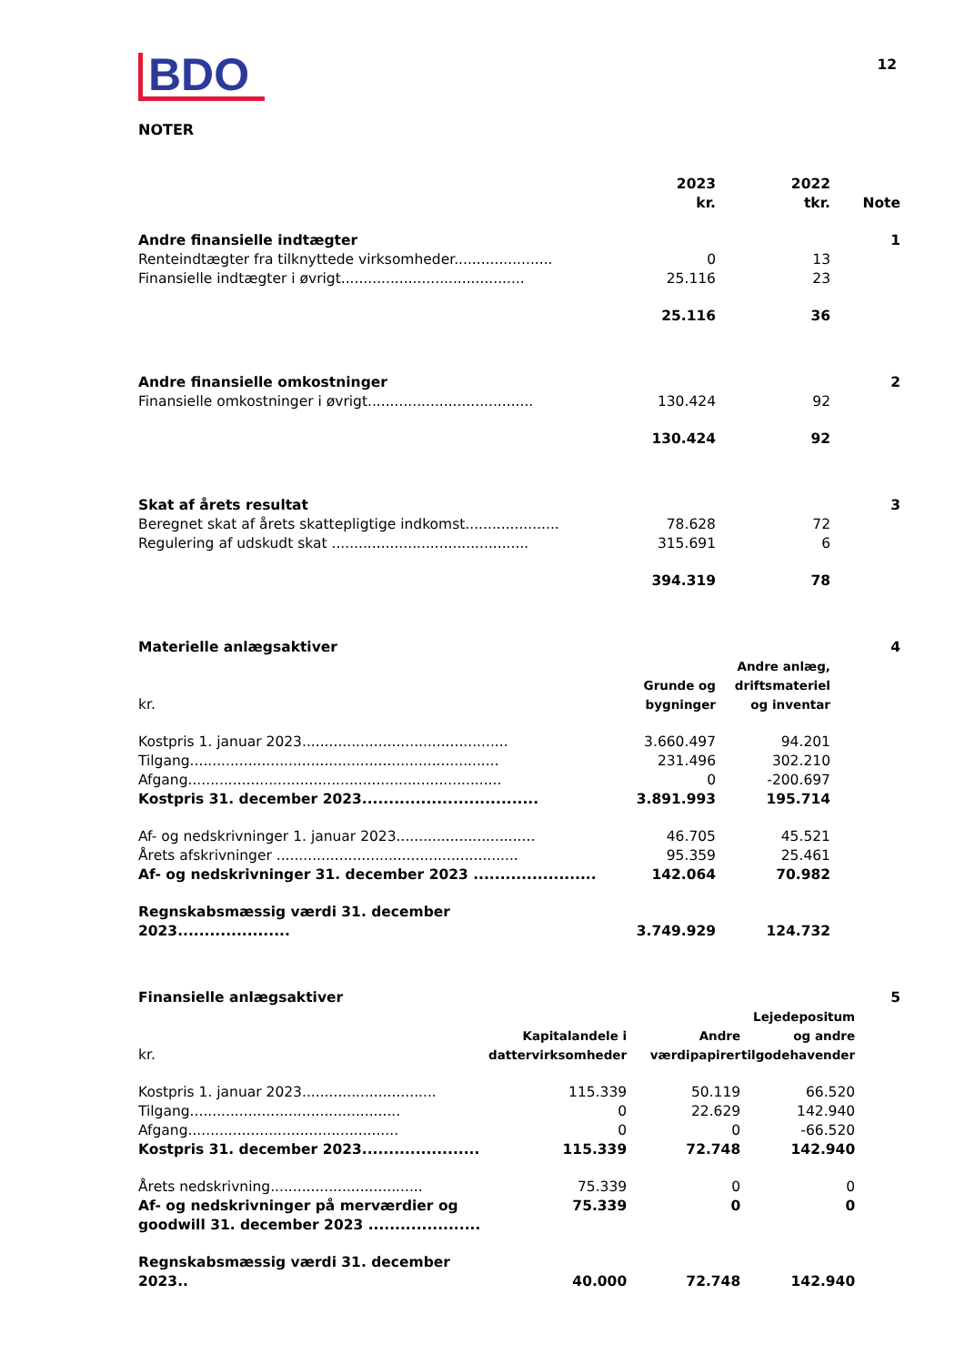BDO
12
NOTER
| | 2023 kr. | 2022 tkr. | Note |
| --- | --- | --- | --- |
| Andre finansielle indtægter | | | 1 |
| Renteindtægter fra tilknyttede virksomheder...................... | 0 | 13 | |
| Finansielle indtægter i øvrigt......................................... | 25.116 | 23 | |
| | 25.116 | 36 | |
| Andre finansielle omkostninger | | | 2 |
| Finansielle omkostninger i øvrigt..................................... | 130.424 | 92 | |
| | 130.424 | 92 | |
| Skat af årets resultat | | | 3 |
| Beregnet skat af årets skattepligtige indkomst..................... | 78.628 | 72 | |
| Regulering af udskudt skat ............................................ | 315.691 | 6 | |
| | 394.319 | 78 | |
| Materielle anlægsaktiver | | | 4 |
| kr. | Grunde og bygninger | Andre anlæg, driftsmateriel og inventar | |
| Kostpris 1. januar 2023.............................................. | 3.660.497 | 94.201 | |
| Tilgang..................................................................... | 231.496 | 302.210 | |
| Afgang...................................................................... | 0 | -200.697 | |
| Kostpris 31. december 2023................................. | 3.891.993 | 195.714 | |
| Af- og nedskrivninger 1. januar 2023............................... | 46.705 | 45.521 | |
| Årets afskrivninger ...................................................... | 95.359 | 25.461 | |
| Af- og nedskrivninger 31. december 2023 ....................... | 142.064 | 70.982 | |
| Regnskabsmæssig værdi 31. december 2023..................... | 3.749.929 | 124.732 | |
| Finansielle anlægsaktiver | | | | 5 |
| kr. | Kapitalandele i dattervirksomheder | Andre værdipapirer | Lejedepositum og andre tilgodehavender | |
| Kostpris 1. januar 2023.............................. | 115.339 | 50.119 | 66.520 | |
| Tilgang............................................... | 0 | 22.629 | 142.940 | |
| Afgang............................................... | 0 | 0 | -66.520 | |
| Kostpris 31. december 2023...................... | 115.339 | 72.748 | 142.940 | |
| Årets nedskrivning.................................. | 75.339 | 0 | 0 | |
| Af- og nedskrivninger på merværdier og goodwill 31. december 2023 ..................... | 75.339 | 0 | 0 | |
| Regnskabsmæssig værdi 31. december 2023.. | 40.000 | 72.748 | 142.940 | |